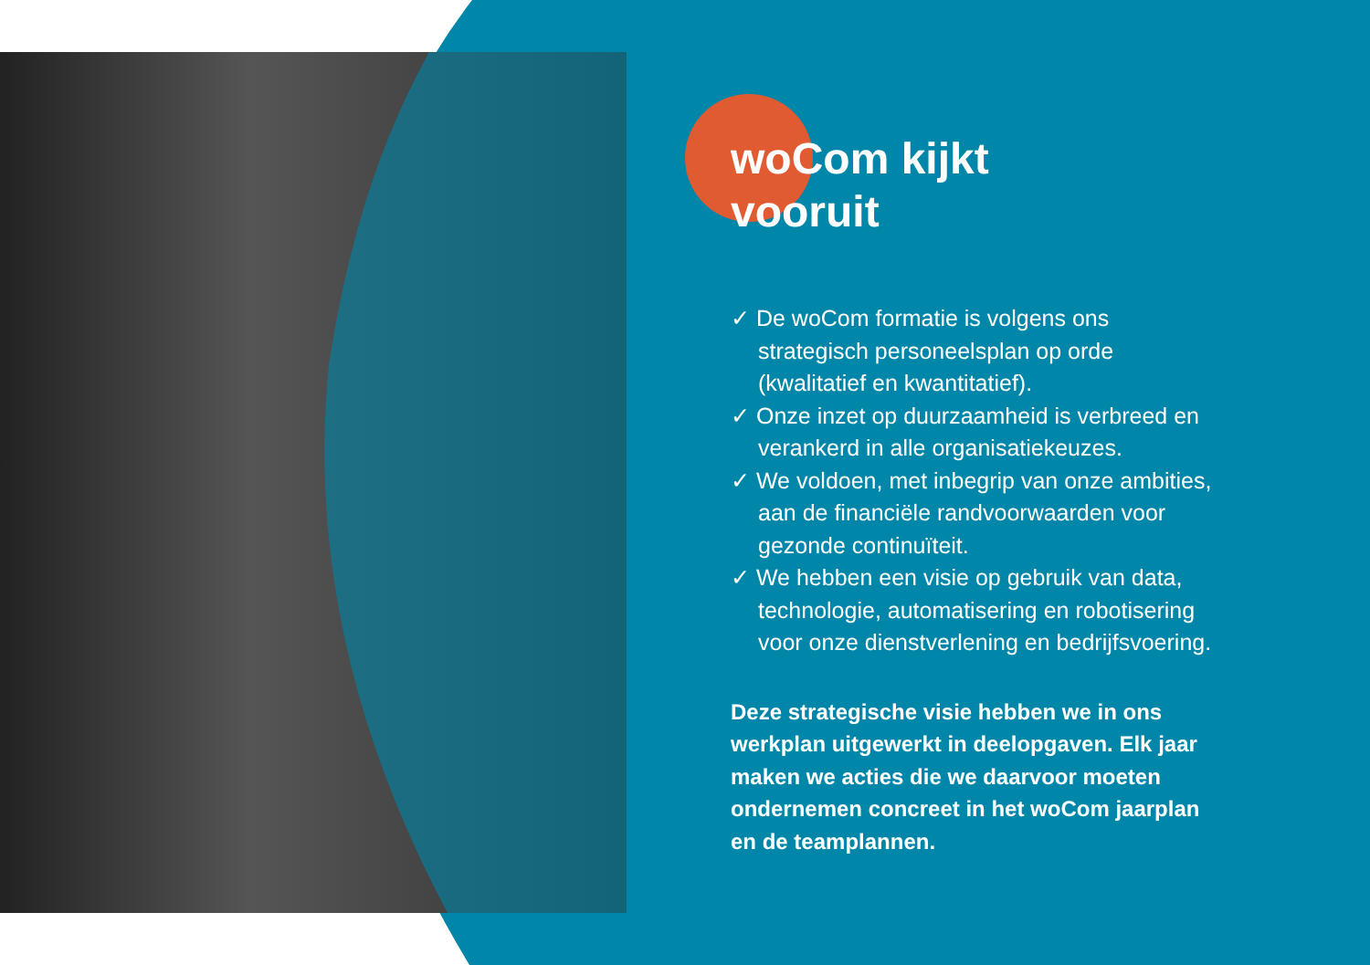woCom kijkt
vooruit
✓ De woCom formatie is volgens ons strategisch personeelsplan op orde (kwalitatief en kwantitatief).
✓ Onze inzet op duurzaamheid is verbreed en verankerd in alle organisatiekeuzes.
✓ We voldoen, met inbegrip van onze ambities, aan de financiële randvoorwaarden voor gezonde continuïteit.
✓ We hebben een visie op gebruik van data, technologie, automatisering en robotisering voor onze dienstverlening en bedrijfsvoering.
Deze strategische visie hebben we in ons werkplan uitgewerkt in deelopgaven. Elk jaar maken we acties die we daarvoor moeten ondernemen concreet in het woCom jaarplan en de teamplannen.